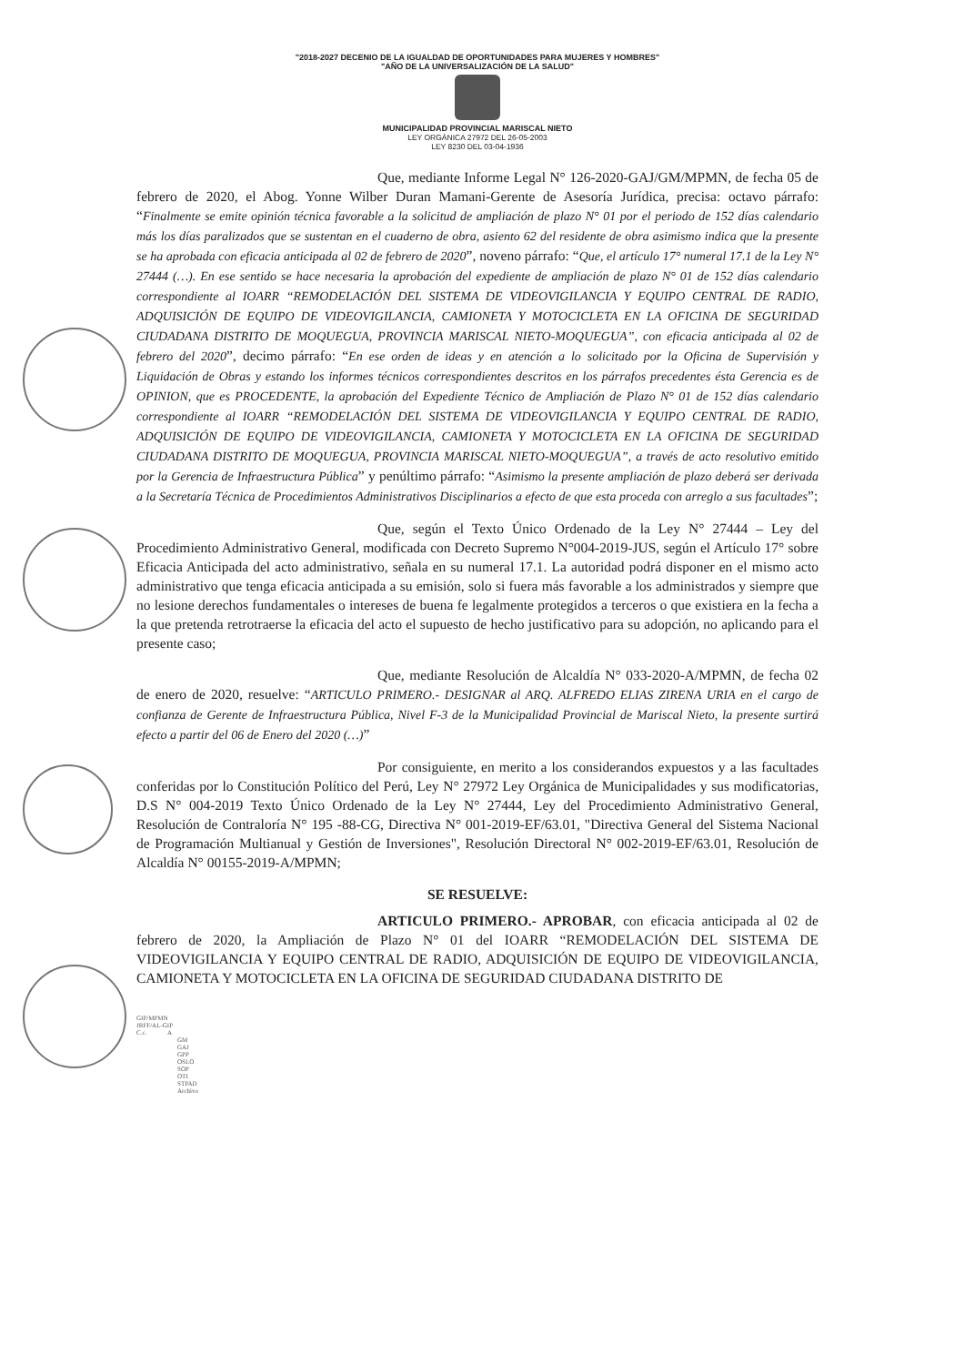"2018-2027 DECENIO DE LA IGUALDAD DE OPORTUNIDADES PARA MUJERES Y HOMBRES"
"AÑO DE LA UNIVERSALIZACIÓN DE LA SALUD"
MUNICIPALIDAD PROVINCIAL MARISCAL NIETO
LEY ORGÁNICA 27972 DEL 26-05-2003
LEY 8230 DEL 03-04-1936
Que, mediante Informe Legal N° 126-2020-GAJ/GM/MPMN, de fecha 05 de febrero de 2020, el Abog. Yonne Wilber Duran Mamani-Gerente de Asesoría Jurídica, precisa: octavo párrafo: “Finalmente se emite opinión técnica favorable a la solicitud de ampliación de plazo N° 01 por el periodo de 152 días calendario más los días paralizados que se sustentan en el cuaderno de obra, asiento 62 del residente de obra asimismo indica que la presente se ha aprobada con eficacia anticipada al 02 de febrero de 2020”, noveno párrafo: “Que, el artículo 17° numeral 17.1 de la Ley N° 27444 (…). En ese sentido se hace necesaria la aprobación del expediente de ampliación de plazo N° 01 de 152 días calendario correspondiente al IOARR “REMODELACIÓN DEL SISTEMA DE VIDEOVIGILANCIA Y EQUIPO CENTRAL DE RADIO, ADQUISICIÓN DE EQUIPO DE VIDEOVIGILANCIA, CAMIONETA Y MOTOCICLETA EN LA OFICINA DE SEGURIDAD CIUDADANA DISTRITO DE MOQUEGUA, PROVINCIA MARISCAL NIETO-MOQUEGUA”, con eficacia anticipada al 02 de febrero del 2020”, decimo párrafo: “En ese orden de ideas y en atención a lo solicitado por la Oficina de Supervisión y Liquidación de Obras y estando los informes técnicos correspondientes descritos en los párrafos precedentes ésta Gerencia es de OPINION, que es PROCEDENTE, la aprobación del Expediente Técnico de Ampliación de Plazo N° 01 de 152 días calendario correspondiente al IOARR “REMODELACIÓN DEL SISTEMA DE VIDEOVIGILANCIA Y EQUIPO CENTRAL DE RADIO, ADQUISICIÓN DE EQUIPO DE VIDEOVIGILANCIA, CAMIONETA Y MOTOCICLETA EN LA OFICINA DE SEGURIDAD CIUDADANA DISTRITO DE MOQUEGUA, PROVINCIA MARISCAL NIETO-MOQUEGUA”, a través de acto resolutivo emitido por la Gerencia de Infraestructura Pública” y penúltimo párrafo: “Asimismo la presente ampliación de plazo deberá ser derivada a la Secretaría Técnica de Procedimientos Administrativos Disciplinarios a efecto de que esta proceda con arreglo a sus facultades”;
Que, según el Texto Único Ordenado de la Ley N° 27444 – Ley del Procedimiento Administrativo General, modificada con Decreto Supremo N°004-2019-JUS, según el Artículo 17° sobre Eficacia Anticipada del acto administrativo, señala en su numeral 17.1. La autoridad podrá disponer en el mismo acto administrativo que tenga eficacia anticipada a su emisión, solo si fuera más favorable a los administrados y siempre que no lesione derechos fundamentales o intereses de buena fe legalmente protegidos a terceros o que existiera en la fecha a la que pretenda retrotraerse la eficacia del acto el supuesto de hecho justificativo para su adopción, no aplicando para el presente caso;
Que, mediante Resolución de Alcaldía N° 033-2020-A/MPMN, de fecha 02 de enero de 2020, resuelve: “ARTICULO PRIMERO.- DESIGNAR al ARQ. ALFREDO ELIAS ZIRENA URIA en el cargo de confianza de Gerente de Infraestructura Pública, Nivel F-3 de la Municipalidad Provincial de Mariscal Nieto, la presente surtirá efecto a partir del 06 de Enero del 2020 (…)”
Por consiguiente, en merito a los considerandos expuestos y a las facultades conferidas por lo Constitución Político del Perú, Ley N° 27972 Ley Orgánica de Municipalidades y sus modificatorias, D.S N° 004-2019 Texto Único Ordenado de la Ley N° 27444, Ley del Procedimiento Administrativo General, Resolución de Contraloría N° 195 -88-CG, Directiva N° 001-2019-EF/63.01, "Directiva General del Sistema Nacional de Programación Multianual y Gestión de Inversiones", Resolución Directoral N° 002-2019-EF/63.01, Resolución de Alcaldía N° 00155-2019-A/MPMN;
SE RESUELVE:
ARTICULO PRIMERO.- APROBAR, con eficacia anticipada al 02 de febrero de 2020, la Ampliación de Plazo N° 01 del IOARR “REMODELACIÓN DEL SISTEMA DE VIDEOVIGILANCIA Y EQUIPO CENTRAL DE RADIO, ADQUISICIÓN DE EQUIPO DE VIDEOVIGILANCIA, CAMIONETA Y MOTOCICLETA EN LA OFICINA DE SEGURIDAD CIUDADANA DISTRITO DE
GIP/MPMN
JRFF/AL-GIP
C.c. A
GM
GAJ
GPP
OSLO
SOP
OTI
STPAD
Archivo